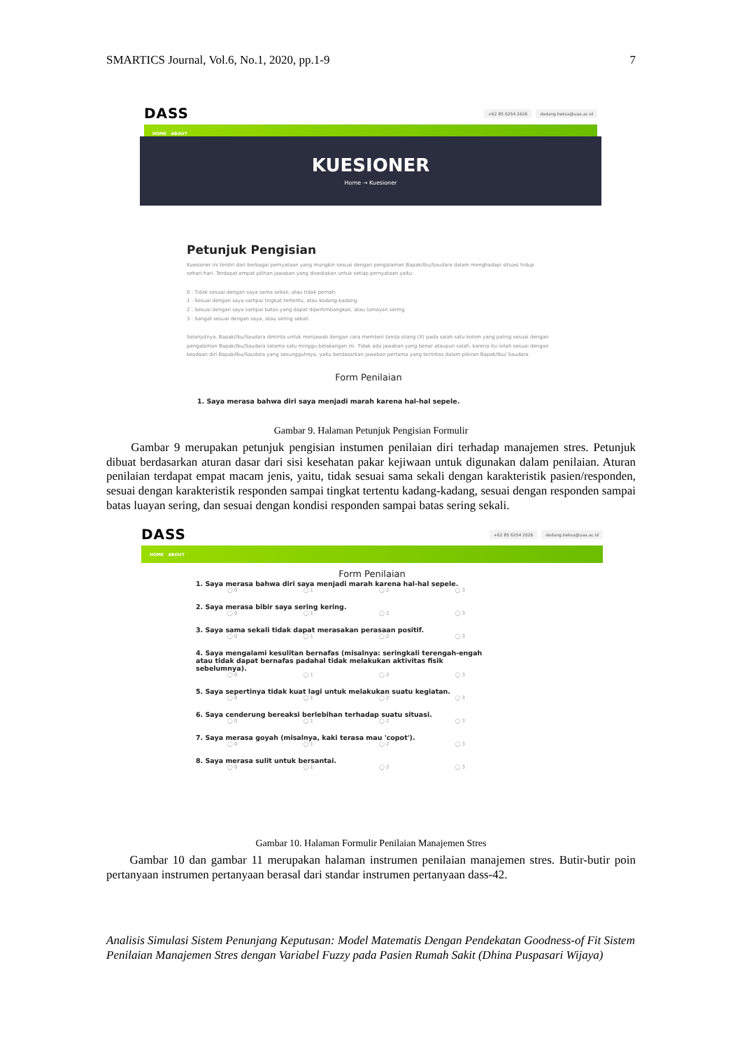SMARTICS Journal, Vol.6, No.1, 2020, pp.1-9 7
DASS +62 85 6254 2626 dadang.heksa@uaa.ac.id
HOME ABOUT
KUESIONER
Home → Kuesioner
Petunjuk Pengisian
Kuesioner ini terdiri dari berbagai pernyataan yang mungkin sesuai dengan pengalaman Bapak/Ibu/Saudara dalam menghadapi situasi hidup sehari-hari. Terdapat empat pilihan jawaban yang disediakan untuk setiap pernyataan yaitu:
0 : Tidak sesuai dengan saya sama sekali, atau tidak pernah.
1 : Sesuai dengan saya sampai tingkat tertentu, atau kadang-kadang.
2 : Sesuai dengan saya sampai batas yang dapat dipertimbangkan, atau lumayan sering.
3 : Sangat sesuai dengan saya, atau sering sekali.
Selanjutnya, Bapak/Ibu/Saudara diminta untuk menjawab dengan cara memberi tanda silang (X) pada salah satu kolom yang paling sesuai dengan pengalaman Bapak/Ibu/Saudara selama satu minggu belakangan ini. Tidak ada jawaban yang benar ataupun salah, karena itu isilah sesuai dengan keadaan diri Bapak/Ibu/Saudara yang sesungguhnya, yaitu berdasarkan jawaban pertama yang terlintas dalam pikiran Bapak/Ibu/ Saudara.
Form Penilaian
1. Saya merasa bahwa diri saya menjadi marah karena hal-hal sepele.
Gambar 9. Halaman Petunjuk Pengisian Formulir
Gambar 9 merupakan petunjuk pengisian instumen penilaian diri terhadap manajemen stres. Petunjuk dibuat berdasarkan aturan dasar dari sisi kesehatan pakar kejiwaan untuk digunakan dalam penilaian. Aturan penilaian terdapat empat macam jenis, yaitu, tidak sesuai sama sekali dengan karakteristik pasien/responden, sesuai dengan karakteristik responden sampai tingkat tertentu kadang-kadang, sesuai dengan responden sampai batas luayan sering, dan sesuai dengan kondisi responden sampai batas sering sekali.
DASS +62 85 6254 2626 dadang.heksa@uaa.ac.id
HOME ABOUT
Form Penilaian
1. Saya merasa bahwa diri saya menjadi marah karena hal-hal sepele.
◯ 0 ◯ 1 ◯ 2 ◯ 3
2. Saya merasa bibir saya sering kering.
◯ 0 ◯ 1 ◯ 2 ◯ 3
3. Saya sama sekali tidak dapat merasakan perasaan positif.
◯ 0 ◯ 1 ◯ 2 ◯ 3
4. Saya mengalami kesulitan bernafas (misalnya: seringkali terengah-engah atau tidak dapat bernafas padahal tidak melakukan aktivitas fisik sebelumnya).
◯ 0 ◯ 1 ◯ 2 ◯ 3
5. Saya sepertinya tidak kuat lagi untuk melakukan suatu kegiatan.
◯ 0 ◯ 1 ◯ 2 ◯ 3
6. Saya cenderung bereaksi berlebihan terhadap suatu situasi.
◯ 0 ◯ 1 ◯ 2 ◯ 3
7. Saya merasa goyah (misalnya, kaki terasa mau 'copot').
◯ 0 ◯ 1 ◯ 2 ◯ 3
8. Saya merasa sulit untuk bersantai.
◯ 0 ◯ 1 ◯ 2 ◯ 3
Gambar 10. Halaman Formulir Penilaian Manajemen Stres
Gambar 10 dan gambar 11 merupakan halaman instrumen penilaian manajemen stres. Butir-butir poin pertanyaan instrumen pertanyaan berasal dari standar instrumen pertanyaan dass-42.
Analisis Simulasi Sistem Penunjang Keputusan: Model Matematis Dengan Pendekatan Goodness-of Fit Sistem Penilaian Manajemen Stres dengan Variabel Fuzzy pada Pasien Rumah Sakit (Dhina Puspasari Wijaya)